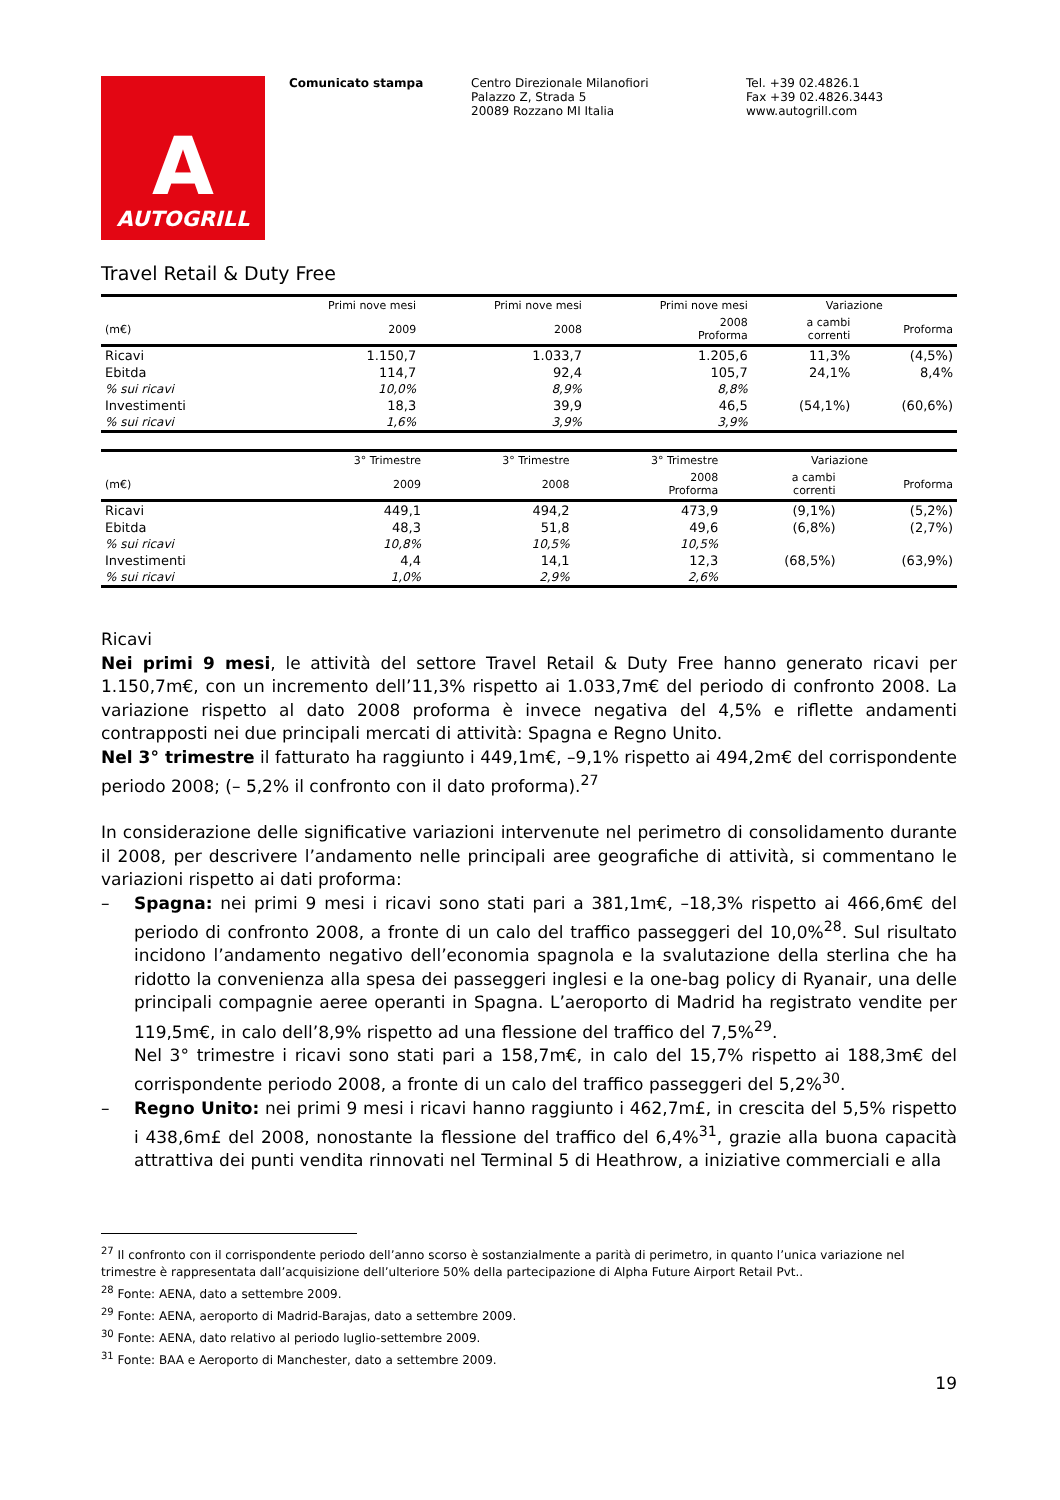A
AUTOGRILL
Comunicato stampa Centro Direzionale Milanofiori
Palazzo Z, Strada 5
20089 Rozzano MI Italia
Tel. +39 02.4826.1
Fax +39 02.4826.3443
www.autogrill.com
Travel Retail & Duty Free
| | Primi nove mesi | Primi nove mesi | Primi nove mesi | Variazione | |
| --- | --- | --- | --- | --- | --- |
| (m€) | 2009 | 2008 | 2008 Proforma | a cambi correnti | Proforma |
| Ricavi | 1.150,7 | 1.033,7 | 1.205,6 | 11,3% | (4,5%) |
| Ebitda | 114,7 | 92,4 | 105,7 | 24,1% | 8,4% |
| % sui ricavi | 10,0% | 8,9% | 8,8% | | |
| Investimenti | 18,3 | 39,9 | 46,5 | (54,1%) | (60,6%) |
| % sui ricavi | 1,6% | 3,9% | 3,9% | | |
| | 3° Trimestre | 3° Trimestre | 3° Trimestre | Variazione | |
| --- | --- | --- | --- | --- | --- |
| (m€) | 2009 | 2008 | 2008 Proforma | a cambi correnti | Proforma |
| Ricavi | 449,1 | 494,2 | 473,9 | (9,1%) | (5,2%) |
| Ebitda | 48,3 | 51,8 | 49,6 | (6,8%) | (2,7%) |
| % sui ricavi | 10,8% | 10,5% | 10,5% | | |
| Investimenti | 4,4 | 14,1 | 12,3 | (68,5%) | (63,9%) |
| % sui ricavi | 1,0% | 2,9% | 2,6% | | |
Ricavi
Nei primi 9 mesi, le attività del settore Travel Retail & Duty Free hanno generato ricavi per 1.150,7m€, con un incremento dell’11,3% rispetto ai 1.033,7m€ del periodo di confronto 2008. La variazione rispetto al dato 2008 proforma è invece negativa del 4,5% e riflette andamenti contrapposti nei due principali mercati di attività: Spagna e Regno Unito.
Nel 3° trimestre il fatturato ha raggiunto i 449,1m€, –9,1% rispetto ai 494,2m€ del corrispondente periodo 2008; (– 5,2% il confronto con il dato proforma).<sup>27</sup>
In considerazione delle significative variazioni intervenute nel perimetro di consolidamento durante il 2008, per descrivere l’andamento nelle principali aree geografiche di attività, si commentano le variazioni rispetto ai dati proforma:
– Spagna: nei primi 9 mesi i ricavi sono stati pari a 381,1m€, –18,3% rispetto ai 466,6m€ del periodo di confronto 2008, a fronte di un calo del traffico passeggeri del 10,0%<sup>28</sup>. Sul risultato incidono l’andamento negativo dell’economia spagnola e la svalutazione della sterlina che ha ridotto la convenienza alla spesa dei passeggeri inglesi e la one-bag policy di Ryanair, una delle principali compagnie aeree operanti in Spagna. L’aeroporto di Madrid ha registrato vendite per 119,5m€, in calo dell’8,9% rispetto ad una flessione del traffico del 7,5%<sup>29</sup>.
Nel 3° trimestre i ricavi sono stati pari a 158,7m€, in calo del 15,7% rispetto ai 188,3m€ del corrispondente periodo 2008, a fronte di un calo del traffico passeggeri del 5,2%<sup>30</sup>.
– Regno Unito: nei primi 9 mesi i ricavi hanno raggiunto i 462,7m£, in crescita del 5,5% rispetto i 438,6m£ del 2008, nonostante la flessione del traffico del 6,4%<sup>31</sup>, grazie alla buona capacità attrattiva dei punti vendita rinnovati nel Terminal 5 di Heathrow, a iniziative commerciali e alla
<sup>27</sup> Il confronto con il corrispondente periodo dell’anno scorso è sostanzialmente a parità di perimetro, in quanto l’unica variazione nel trimestre è rappresentata dall’acquisizione dell’ulteriore 50% della partecipazione di Alpha Future Airport Retail Pvt..
<sup>28</sup> Fonte: AENA, dato a settembre 2009.
<sup>29</sup> Fonte: AENA, aeroporto di Madrid-Barajas, dato a settembre 2009.
<sup>30</sup> Fonte: AENA, dato relativo al periodo luglio-settembre 2009.
<sup>31</sup> Fonte: BAA e Aeroporto di Manchester, dato a settembre 2009.
19